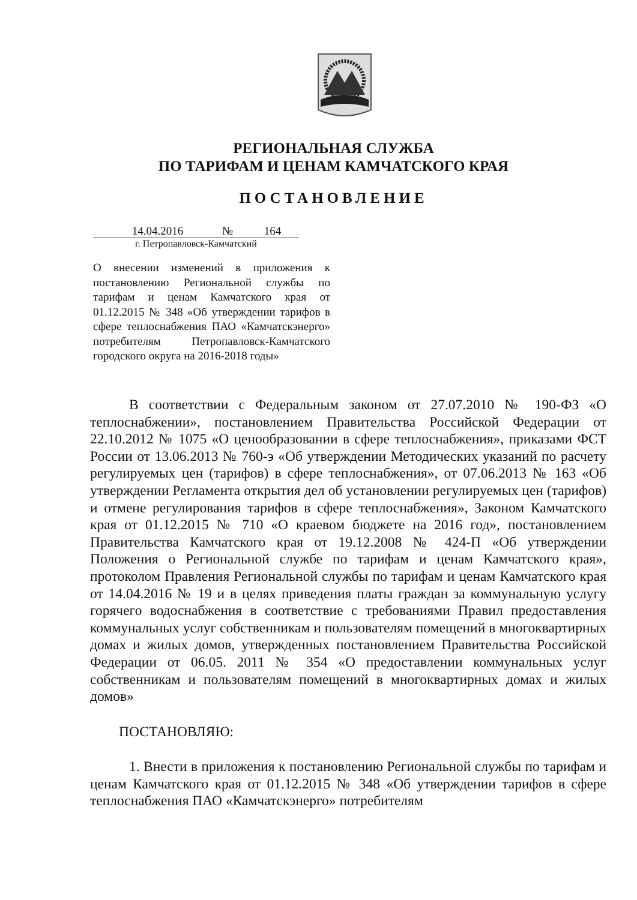РЕГИОНАЛЬНАЯ СЛУЖБА
ПО ТАРИФАМ И ЦЕНАМ КАМЧАТСКОГО КРАЯ
ПОСТАНОВЛЕНИЕ
14.04.2016 № 164
г. Петропавловск-Камчатский
О внесении изменений в приложения к постановлению Региональной службы по тарифам и ценам Камчатского края от 01.12.2015 № 348 «Об утверждении тарифов в сфере теплоснабжения ПАО «Камчатскэнерго» потребителям Петропавловск-Камчатского городского округа на 2016-2018 годы»
В соответствии с Федеральным законом от 27.07.2010 № 190-ФЗ «О теплоснабжении», постановлением Правительства Российской Федерации от 22.10.2012 № 1075 «О ценообразовании в сфере теплоснабжения», приказами ФСТ России от 13.06.2013 № 760-э «Об утверждении Методических указаний по расчету регулируемых цен (тарифов) в сфере теплоснабжения», от 07.06.2013 № 163 «Об утверждении Регламента открытия дел об установлении регулируемых цен (тарифов) и отмене регулирования тарифов в сфере теплоснабжения», Законом Камчатского края от 01.12.2015 № 710 «О краевом бюджете на 2016 год», постановлением Правительства Камчатского края от 19.12.2008 № 424-П «Об утверждении Положения о Региональной службе по тарифам и ценам Камчатского края», протоколом Правления Региональной службы по тарифам и ценам Камчатского края от 14.04.2016 № 19 и в целях приведения платы граждан за коммунальную услугу горячего водоснабжения в соответствие с требованиями Правил предоставления коммунальных услуг собственникам и пользователям помещений в многоквартирных домах и жилых домов, утвержденных постановлением Правительства Российской Федерации от 06.05. 2011 № 354 «О предоставлении коммунальных услуг собственникам и пользователям помещений в многоквартирных домах и жилых домов»
ПОСТАНОВЛЯЮ:
1. Внести в приложения к постановлению Региональной службы по тарифам и ценам Камчатского края от 01.12.2015 № 348 «Об утверждении тарифов в сфере теплоснабжения ПАО «Камчатскэнерго» потребителям